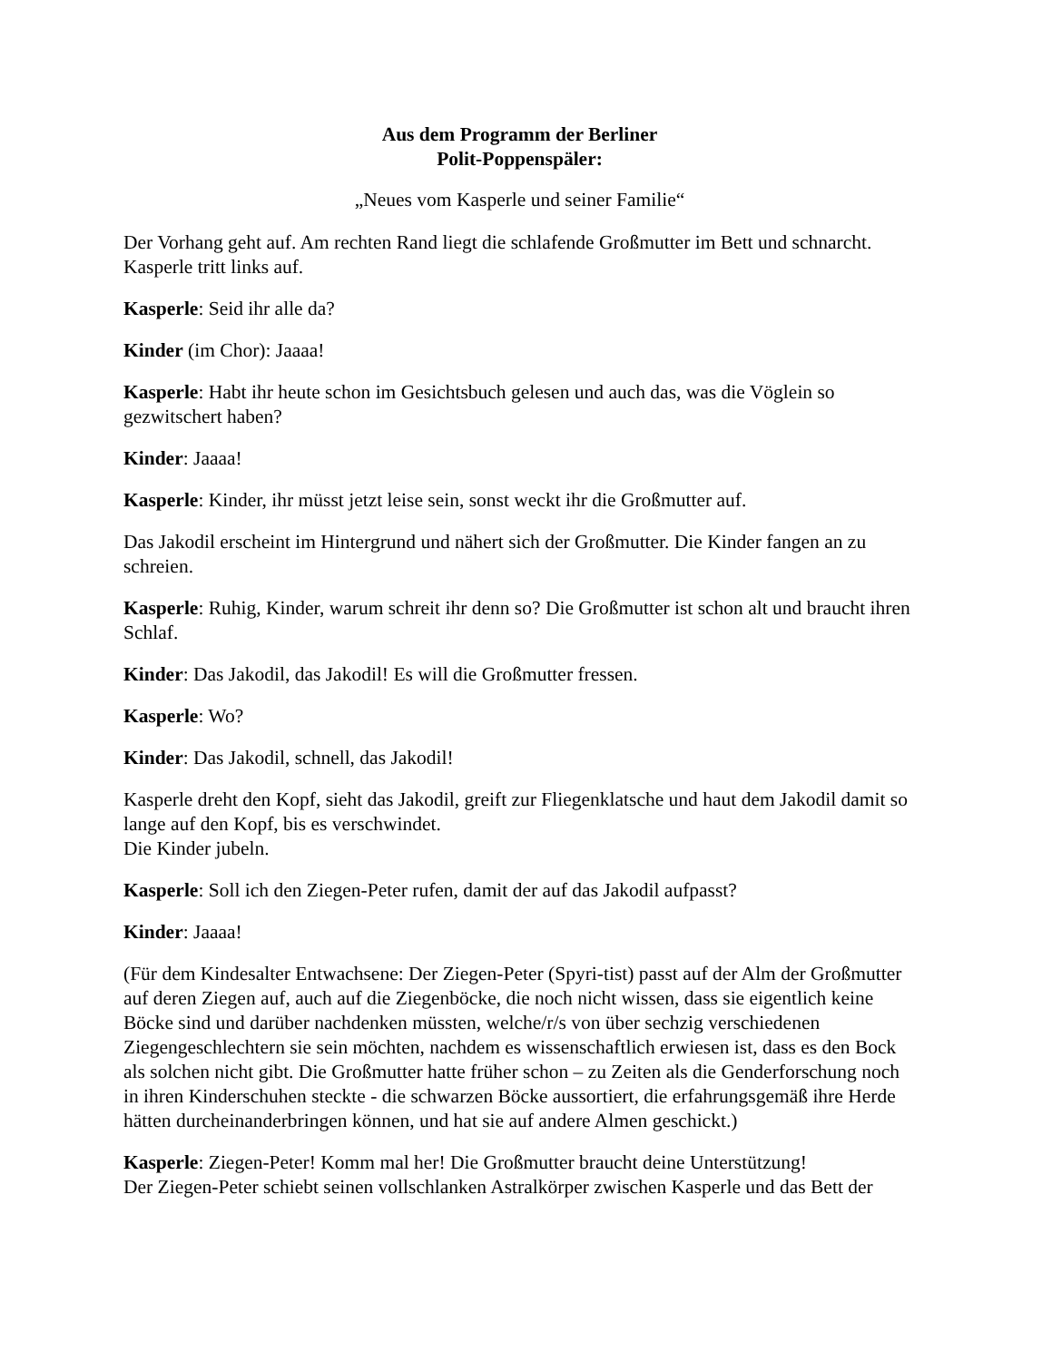Aus dem Programm der Berliner
Polit-Poppenspäler:
„Neues vom Kasperle und seiner Familie“
Der Vorhang geht auf. Am rechten Rand liegt die schlafende Großmutter im Bett und schnarcht. Kasperle tritt links auf.
Kasperle: Seid ihr alle da?
Kinder (im Chor): Jaaaa!
Kasperle: Habt ihr heute schon im Gesichtsbuch gelesen und auch das, was die Vöglein so gezwitschert haben?
Kinder: Jaaaa!
Kasperle: Kinder, ihr müsst jetzt leise sein, sonst weckt ihr die Großmutter auf.
Das Jakodil erscheint im Hintergrund und nähert sich der Großmutter. Die Kinder fangen an zu schreien.
Kasperle: Ruhig, Kinder, warum schreit ihr denn so? Die Großmutter ist schon alt und braucht ihren Schlaf.
Kinder: Das Jakodil, das Jakodil! Es will die Großmutter fressen.
Kasperle: Wo?
Kinder: Das Jakodil, schnell, das Jakodil!
Kasperle dreht den Kopf, sieht das Jakodil, greift zur Fliegenklatsche und haut dem Jakodil damit so lange auf den Kopf, bis es verschwindet.
Die Kinder jubeln.
Kasperle: Soll ich den Ziegen-Peter rufen, damit der auf das Jakodil aufpasst?
Kinder: Jaaaa!
(Für dem Kindesalter Entwachsene: Der Ziegen-Peter (Spyri-tist) passt auf der Alm der Großmutter auf deren Ziegen auf, auch auf die Ziegenböcke, die noch nicht wissen, dass sie eigentlich keine Böcke sind und darüber nachdenken müssten, welche/r/s von über sechzig verschiedenen Ziegengeschlechtern sie sein möchten, nachdem es wissenschaftlich erwiesen ist, dass es den Bock als solchen nicht gibt. Die Großmutter hatte früher schon – zu Zeiten als die Genderforschung noch in ihren Kinderschuhen steckte - die schwarzen Böcke aussortiert, die erfahrungsgemäß ihre Herde hätten durcheinanderbringen können, und hat sie auf andere Almen geschickt.)
Kasperle: Ziegen-Peter! Komm mal her! Die Großmutter braucht deine Unterstützung!
Der Ziegen-Peter schiebt seinen vollschlanken Astralkörper zwischen Kasperle und das Bett der